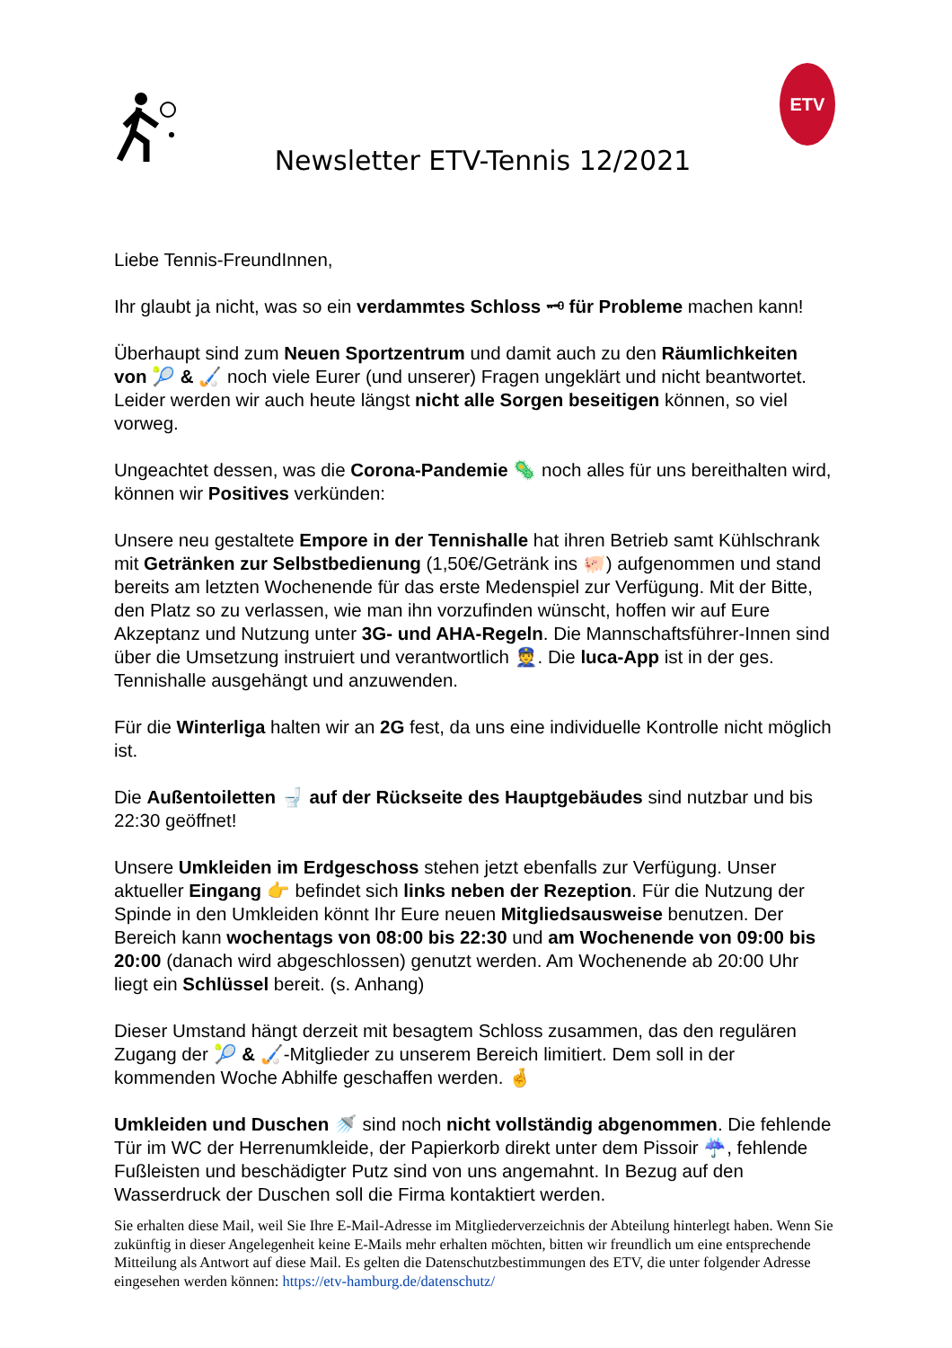Newsletter ETV-Tennis 12/2021
ETV
Liebe Tennis-FreundInnen,
Ihr glaubt ja nicht, was so ein verdammtes Schloss 🗝 für Probleme machen kann!
Überhaupt sind zum Neuen Sportzentrum und damit auch zu den Räumlichkeiten von 🎾 & 🏑 noch viele Eurer (und unserer) Fragen ungeklärt und nicht beantwortet. Leider werden wir auch heute längst nicht alle Sorgen beseitigen können, so viel vorweg.
Ungeachtet dessen, was die Corona-Pandemie 🦠 noch alles für uns bereithalten wird, können wir Positives verkünden:
Unsere neu gestaltete Empore in der Tennishalle hat ihren Betrieb samt Kühlschrank mit Getränken zur Selbstbedienung (1,50€/Getränk ins 🐖) aufgenommen und stand bereits am letzten Wochenende für das erste Medenspiel zur Verfügung. Mit der Bitte, den Platz so zu verlassen, wie man ihn vorzufinden wünscht, hoffen wir auf Eure Akzeptanz und Nutzung unter 3G- und AHA-Regeln. Die Mannschaftsführer-Innen sind über die Umsetzung instruiert und verantwortlich 👮. Die luca-App ist in der ges. Tennishalle ausgehängt und anzuwenden.
Für die Winterliga halten wir an 2G fest, da uns eine individuelle Kontrolle nicht möglich ist.
Die Außentoiletten 🚽 auf der Rückseite des Hauptgebäudes sind nutzbar und bis 22:30 geöffnet!
Unsere Umkleiden im Erdgeschoss stehen jetzt ebenfalls zur Verfügung. Unser aktueller Eingang 👉 befindet sich links neben der Rezeption. Für die Nutzung der Spinde in den Umkleiden könnt Ihr Eure neuen Mitgliedsausweise benutzen. Der Bereich kann wochentags von 08:00 bis 22:30 und am Wochenende von 09:00 bis 20:00 (danach wird abgeschlossen) genutzt werden. Am Wochenende ab 20:00 Uhr liegt ein Schlüssel bereit. (s. Anhang)
Dieser Umstand hängt derzeit mit besagtem Schloss zusammen, das den regulären Zugang der 🎾 & 🏑-Mitglieder zu unserem Bereich limitiert. Dem soll in der kommenden Woche Abhilfe geschaffen werden. 🤞
Umkleiden und Duschen 🚿 sind noch nicht vollständig abgenommen. Die fehlende Tür im WC der Herrenumkleide, der Papierkorb direkt unter dem Pissoir ☔, fehlende Fußleisten und beschädigter Putz sind von uns angemahnt. In Bezug auf den Wasserdruck der Duschen soll die Firma kontaktiert werden.
Sie erhalten diese Mail, weil Sie Ihre E-Mail-Adresse im Mitgliederverzeichnis der Abteilung hinterlegt haben. Wenn Sie zukünftig in dieser Angelegenheit keine E-Mails mehr erhalten möchten, bitten wir freundlich um eine entsprechende Mitteilung als Antwort auf diese Mail. Es gelten die Datenschutzbestimmungen des ETV, die unter folgender Adresse eingesehen werden können: https://etv-hamburg.de/datenschutz/